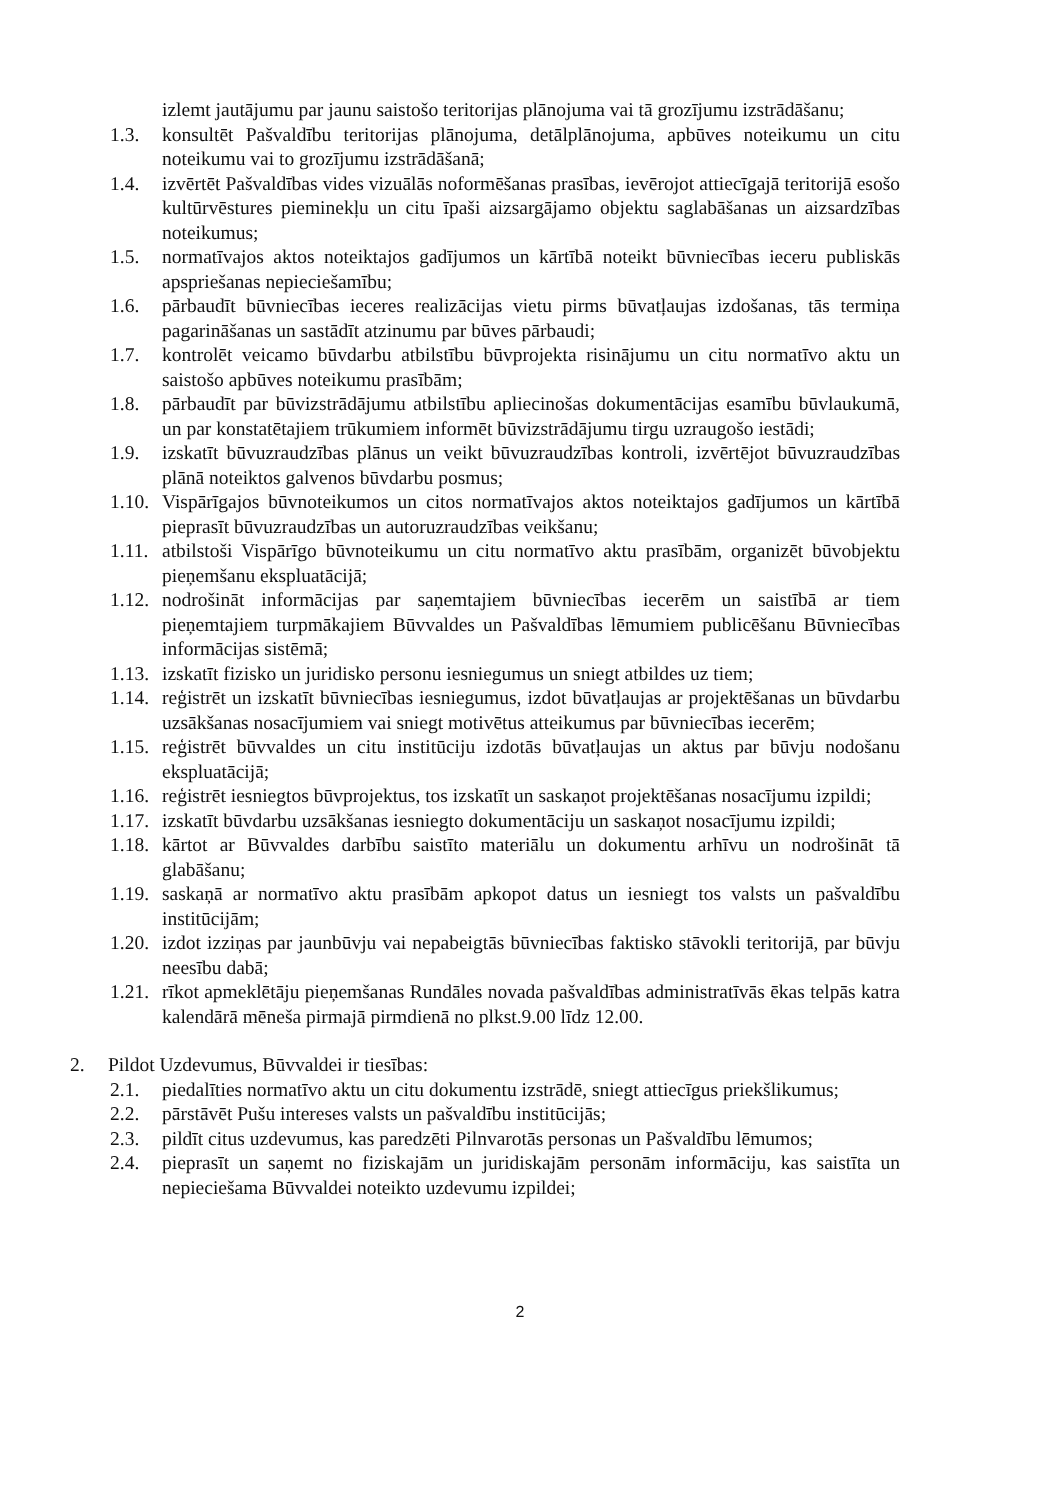izlemt jautājumu par jaunu saistošo teritorijas plānojuma vai tā grozījumu izstrādāšanu;
1.3. konsultēt Pašvaldību teritorijas plānojuma, detālplānojuma, apbūves noteikumu un citu noteikumu vai to grozījumu izstrādāšanā;
1.4. izvērtēt Pašvaldības vides vizuālās noformēšanas prasības, ievērojot attiecīgajā teritorijā esošo kultūrvēstures pieminekļu un citu īpaši aizsargājamo objektu saglabāšanas un aizsardzības noteikumus;
1.5. normatīvajos aktos noteiktajos gadījumos un kārtībā noteikt būvniecības ieceru publiskās apspriešanas nepieciešamību;
1.6. pārbaudīt būvniecības ieceres realizācijas vietu pirms būvatļaujas izdošanas, tās termiņa pagarināšanas un sastādīt atzinumu par būves pārbaudi;
1.7. kontrolēt veicamo būvdarbu atbilstību būvprojekta risinājumu un citu normatīvo aktu un saistošo apbūves noteikumu prasībām;
1.8. pārbaudīt par būvizstrādājumu atbilstību apliecinošas dokumentācijas esamību būvlaukumā, un par konstatētajiem trūkumiem informēt būvizstrādājumu tirgu uzraugošo iestādi;
1.9. izskatīt būvuzraudzības plānus un veikt būvuzraudzības kontroli, izvērtējot būvuzraudzības plānā noteiktos galvenos būvdarbu posmus;
1.10. Vispārīgajos būvnoteikumos un citos normatīvajos aktos noteiktajos gadījumos un kārtībā pieprasīt būvuzraudzības un autoruzraudzības veikšanu;
1.11. atbilstoši Vispārīgo būvnoteikumu un citu normatīvo aktu prasībām, organizēt būvobjektu pieņemšanu ekspluatācijā;
1.12. nodrošināt informācijas par saņemtajiem būvniecības iecerēm un saistībā ar tiem pieņemtajiem turpmākajiem Būvvaldes un Pašvaldības lēmumiem publicēšanu Būvniecības informācijas sistēmā;
1.13. izskatīt fizisko un juridisko personu iesniegumus un sniegt atbildes uz tiem;
1.14. reģistrēt un izskatīt būvniecības iesniegumus, izdot būvatļaujas ar projektēšanas un būvdarbu uzsākšanas nosacījumiem vai sniegt motivētus atteikumus par būvniecības iecerēm;
1.15. reģistrēt būvvaldes un citu institūciju izdotās būvatļaujas un aktus par būvju nodošanu ekspluatācijā;
1.16. reģistrēt iesniegtos būvprojektus, tos izskatīt un saskaņot projektēšanas nosacījumu izpildi;
1.17. izskatīt būvdarbu uzsākšanas iesniegto dokumentāciju un saskaņot nosacījumu izpildi;
1.18. kārtot ar Būvvaldes darbību saistīto materiālu un dokumentu arhīvu un nodrošināt tā glabāšanu;
1.19. saskaņā ar normatīvo aktu prasībām apkopot datus un iesniegt tos valsts un pašvaldību institūcijām;
1.20. izdot izziņas par jaunbūvju vai nepabeigtās būvniecības faktisko stāvokli teritorijā, par būvju neesību dabā;
1.21. rīkot apmeklētāju pieņemšanas Rundāles novada pašvaldības administratīvās ēkas telpās katra kalendārā mēneša pirmajā pirmdienā no plkst.9.00 līdz 12.00.
2. Pildot Uzdevumus, Būvvaldei ir tiesības:
2.1. piedalīties normatīvo aktu un citu dokumentu izstrādē, sniegt attiecīgus priekšlikumus;
2.2. pārstāvēt Pušu intereses valsts un pašvaldību institūcijās;
2.3. pildīt citus uzdevumus, kas paredzēti Pilnvarotās personas un Pašvaldību lēmumos;
2.4. pieprasīt un saņemt no fiziskajām un juridiskajām personām informāciju, kas saistīta un nepieciešama Būvvaldei noteikto uzdevumu izpildei;
2